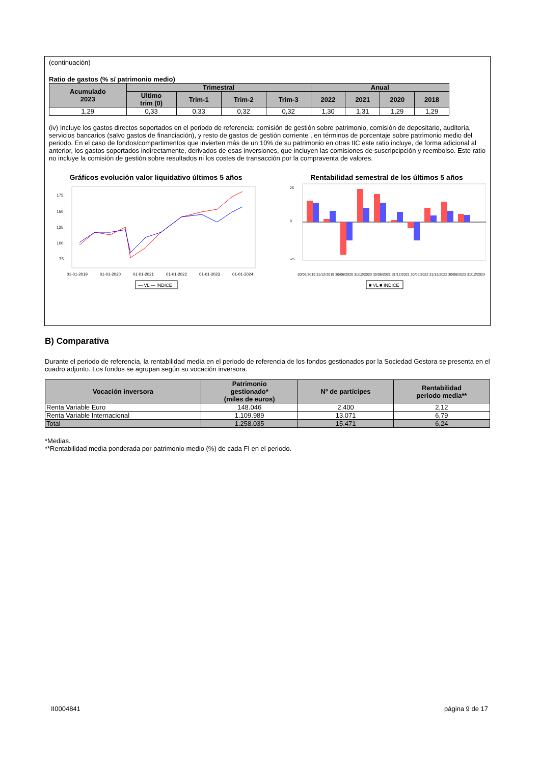(continuación)
Ratio de gastos (% s/ patrimonio medio)
| Acumulado 2023 | Trimestral | | | | Anual | | | |
| --- | --- | --- | --- | --- | --- | --- | --- | --- |
| | Ultimo trim (0) | Trim-1 | Trim-2 | Trim-3 | 2022 | 2021 | 2020 | 2018 |
| 1,29 | 0,33 | 0,33 | 0,32 | 0,32 | 1,30 | 1,31 | 1,29 | 1,29 |
(iv) Incluye los gastos directos soportados en el periodo de referencia: comisión de gestión sobre patrimonio, comisión de depositario, auditoría, servicios bancarios (salvo gastos de financiación), y resto de gastos de gestión corriente , en términos de porcentaje sobre patrimonio medio del periodo. En el caso de fondos/compartimentos que invierten más de un 10% de su patrimonio en otras IIC este ratio incluye, de forma adicional al anterior, los gastos soportados indirectamente, derivados de esas inversiones, que incluyen las comisiones de suscripcipción y reembolso. Este ratio no incluye la comisión de gestión sobre resultados ni los costes de transacción por la compraventa de valores.
Gráficos evolución valor liquidativo últimos 5 años
175
150
125
100
75
01-01-2019
01-01-2020
01-01-2021
01-01-2022
01-01-2023
01-01-2024
— VL — INDICE
Rentabilidad semestral de los últimos 5 años
25
0
-25
30/06/2019 31/12/2019 30/06/2020 31/12/2020 30/06/2021 31/12/2021 30/06/2022 31/12/2022 30/06/2023 31/12/2023
■ VL ■ INDICE
B) Comparativa
Durante el periodo de referencia, la rentabilidad media en el periodo de referencia de los fondos gestionados por la Sociedad Gestora se presenta en el cuadro adjunto. Los fondos se agrupan según su vocación inversora.
| Vocación inversora | Patrimonio gestionado* (miles de euros) | Nº de partícipes | Rentabilidad periodo media** |
| --- | --- | --- | --- |
| Renta Variable Euro | 148.046 | 2.400 | 2,12 |
| Renta Variable Internacional | 1.109.989 | 13.071 | 6,79 |
| Total | 1.258.035 | 15.471 | 6,24 |
*Medias.
**Rentabilidad media ponderada por patrimonio medio (%) de cada FI en el periodo.
II0004841 página 9 de 17